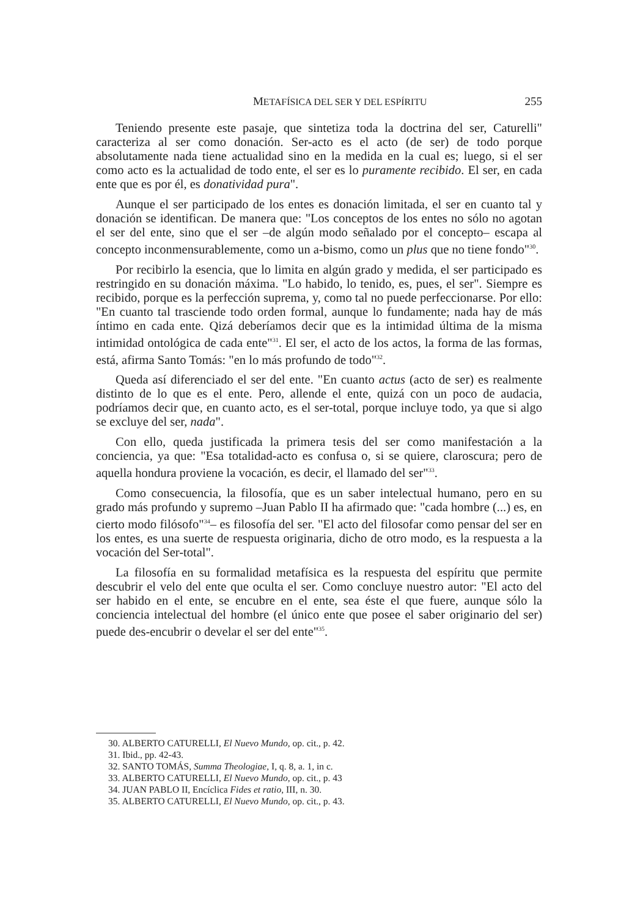METAFÍSICA DEL SER Y DEL ESPÍRITU 255
Teniendo presente este pasaje, que sintetiza toda la doctrina del ser, Caturelli" caracteriza al ser como donación. Ser-acto es el acto (de ser) de todo porque absolutamente nada tiene actualidad sino en la medida en la cual es; luego, si el ser como acto es la actualidad de todo ente, el ser es lo puramente recibido. El ser, en cada ente que es por él, es donatividad pura".
Aunque el ser participado de los entes es donación limitada, el ser en cuanto tal y donación se identifican. De manera que: "Los conceptos de los entes no sólo no agotan el ser del ente, sino que el ser –de algún modo señalado por el concepto– escapa al concepto inconmensurablemente, como un a-bismo, como un plus que no tiene fondo"<sup>30</sup>.
Por recibirlo la esencia, que lo limita en algún grado y medida, el ser participado es restringido en su donación máxima. "Lo habido, lo tenido, es, pues, el ser". Siempre es recibido, porque es la perfección suprema, y, como tal no puede perfeccionarse. Por ello: "En cuanto tal trasciende todo orden formal, aunque lo fundamente; nada hay de más íntimo en cada ente. Qizá deberíamos decir que es la intimidad última de la misma intimidad ontológica de cada ente"<sup>31</sup>. El ser, el acto de los actos, la forma de las formas, está, afirma Santo Tomás: "en lo más profundo de todo"<sup>32</sup>.
Queda así diferenciado el ser del ente. "En cuanto actus (acto de ser) es realmente distinto de lo que es el ente. Pero, allende el ente, quizá con un poco de audacia, podríamos decir que, en cuanto acto, es el ser-total, porque incluye todo, ya que si algo se excluye del ser, nada".
Con ello, queda justificada la primera tesis del ser como manifestación a la conciencia, ya que: "Esa totalidad-acto es confusa o, si se quiere, claroscura; pero de aquella hondura proviene la vocación, es decir, el llamado del ser"<sup>33</sup>.
Como consecuencia, la filosofía, que es un saber intelectual humano, pero en su grado más profundo y supremo –Juan Pablo II ha afirmado que: "cada hombre (...) es, en cierto modo filósofo"<sup>34</sup>– es filosofía del ser. "El acto del filosofar como pensar del ser en los entes, es una suerte de respuesta originaria, dicho de otro modo, es la respuesta a la vocación del Ser-total".
La filosofía en su formalidad metafísica es la respuesta del espíritu que permite descubrir el velo del ente que oculta el ser. Como concluye nuestro autor: "El acto del ser habido en el ente, se encubre en el ente, sea éste el que fuere, aunque sólo la conciencia intelectual del hombre (el único ente que posee el saber originario del ser) puede des-encubrir o develar el ser del ente"<sup>35</sup>.
30. ALBERTO CATURELLI, El Nuevo Mundo, op. cit., p. 42.
31. Ibid., pp. 42-43.
32. SANTO TOMÁS, Summa Theologiae, I, q. 8, a. 1, in c.
33. ALBERTO CATURELLI, El Nuevo Mundo, op. cit., p. 43
34. JUAN PABLO II, Encíclica Fides et ratio, III, n. 30.
35. ALBERTO CATURELLI, El Nuevo Mundo, op. cit., p. 43.